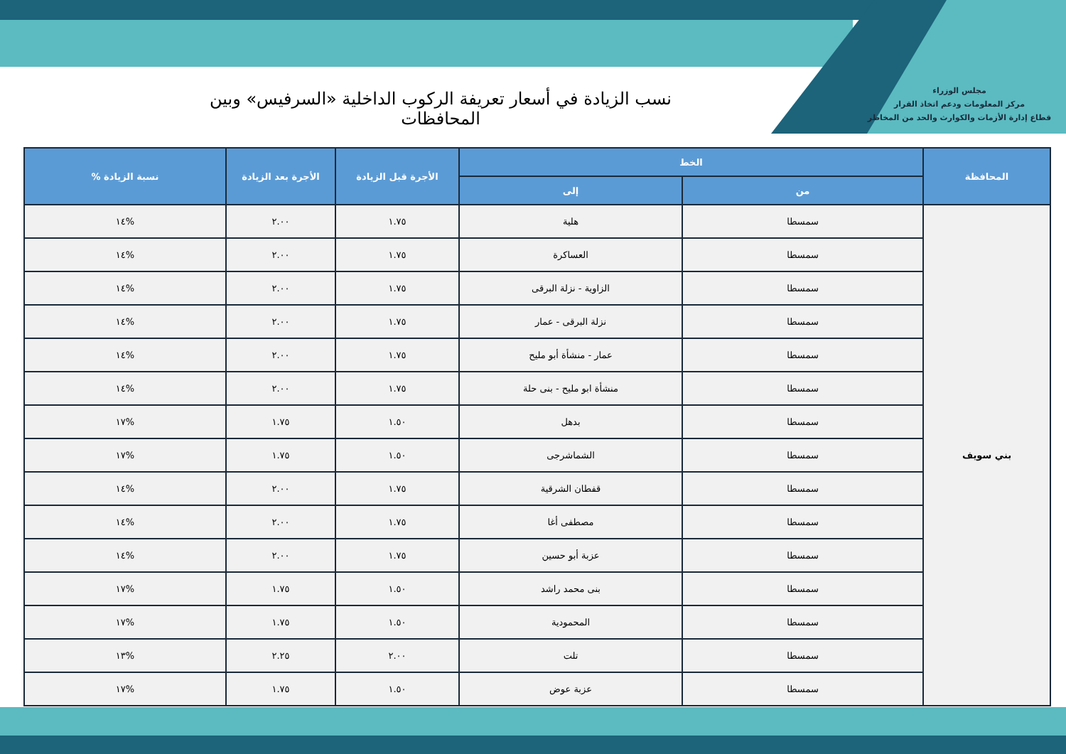مجلس الوزراء
مركز المعلومات ودعم اتخاذ القرار
قطاع إدارة الأزمات والكوارث والحد من المخاطر
نسب الزيادة في أسعار تعريفة الركوب الداخلية «السرفيس» وبين المحافظات
| المحافظة | الخط | | الأجرة قبل الزيادة | الأجرة بعد الزيادة | نسبة الزيادة % |
| --- | --- | --- | --- | --- | --- |
| | من | إلى | | | |
| بني سويف | سمسطا | هلية | ١.٧٥ | ٢.٠٠ | %١٤ |
| | سمسطا | العساكرة | ١.٧٥ | ٢.٠٠ | %١٤ |
| | سمسطا | الزاوية - نزلة البرقى | ١.٧٥ | ٢.٠٠ | %١٤ |
| | سمسطا | نزلة البرقى - عمار | ١.٧٥ | ٢.٠٠ | %١٤ |
| | سمسطا | عمار - منشأة أبو مليح | ١.٧٥ | ٢.٠٠ | %١٤ |
| | سمسطا | منشأة ابو مليح - بنى حلة | ١.٧٥ | ٢.٠٠ | %١٤ |
| | سمسطا | بدهل | ١.٥٠ | ١.٧٥ | %١٧ |
| | سمسطا | الشماشرجى | ١.٥٠ | ١.٧٥ | %١٧ |
| | سمسطا | قفطان الشرقية | ١.٧٥ | ٢.٠٠ | %١٤ |
| | سمسطا | مصطفى أغا | ١.٧٥ | ٢.٠٠ | %١٤ |
| | سمسطا | عزبة أبو حسين | ١.٧٥ | ٢.٠٠ | %١٤ |
| | سمسطا | بنى محمد راشد | ١.٥٠ | ١.٧٥ | %١٧ |
| | سمسطا | المحمودية | ١.٥٠ | ١.٧٥ | %١٧ |
| | سمسطا | تلت | ٢.٠٠ | ٢.٢٥ | %١٣ |
| | سمسطا | عزبة عوض | ١.٥٠ | ١.٧٥ | %١٧ |